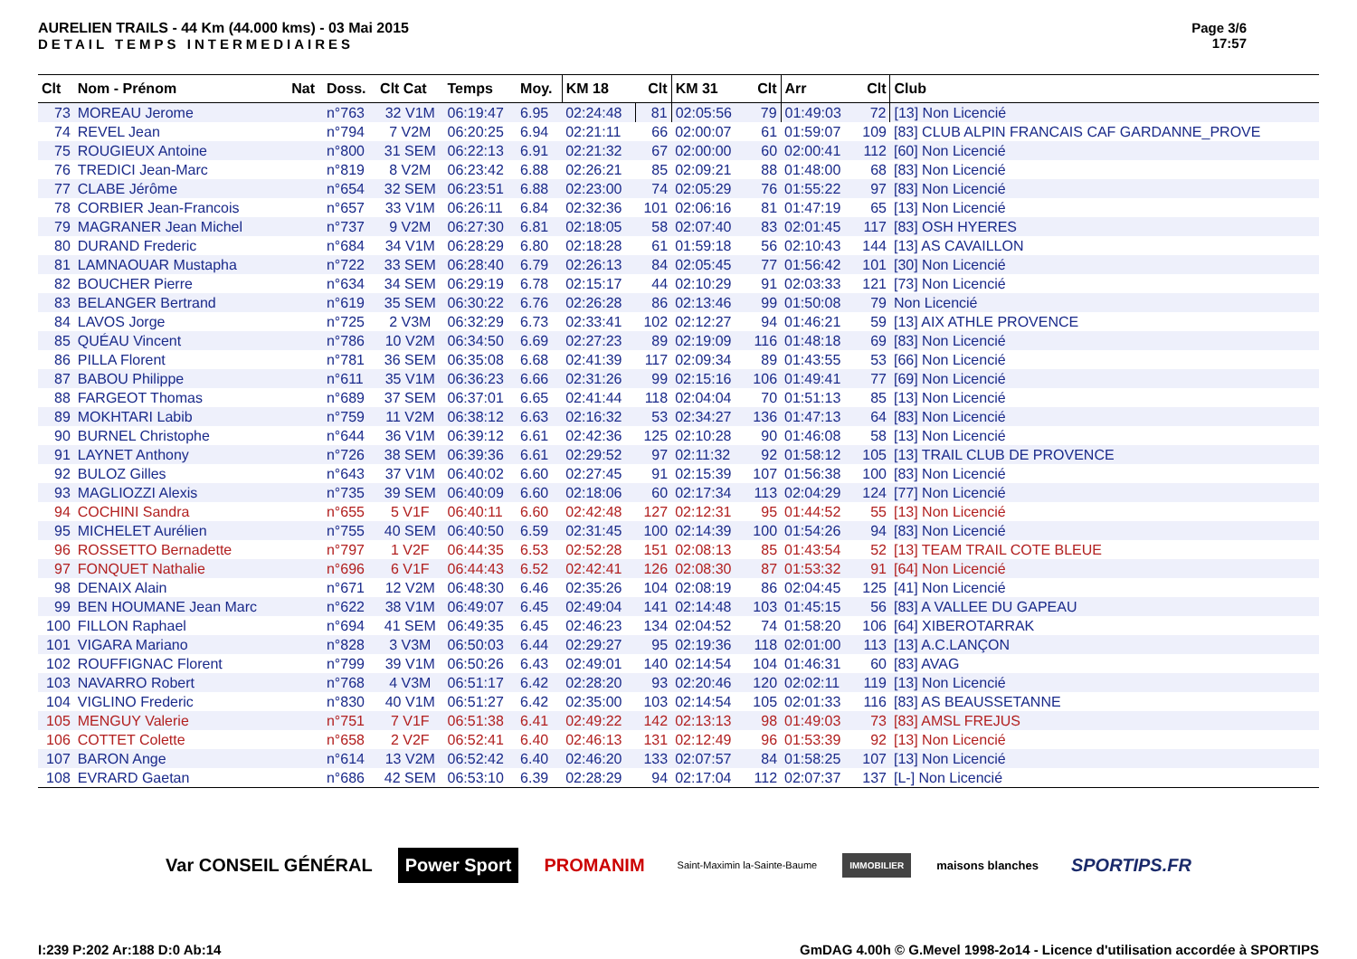AURELIEN TRAILS - 44 Km (44.000 kms) - 03 Mai 2015
DETAIL TEMPS INTERMEDIAIRES
Page 3/6
17:57
| Clt | Nom - Prénom | Nat | Doss. | Clt Cat | Temps | Moy. | KM 18 | Clt | KM 31 | Clt | Arr | Clt | Club |
| --- | --- | --- | --- | --- | --- | --- | --- | --- | --- | --- | --- | --- | --- |
| 73 | MOREAU Jerome | | n°763 | 32 V1M | 06:19:47 | 6.95 | 02:24:48 | 81 | 02:05:56 | 79 | 01:49:03 | 72 | [13] Non Licencié |
| 74 | REVEL Jean | | n°794 | 7 V2M | 06:20:25 | 6.94 | 02:21:11 | 66 | 02:00:07 | 61 | 01:59:07 | 109 | [83] CLUB ALPIN FRANCAIS CAF GARDANNE_PROVE |
| 75 | ROUGIEUX Antoine | | n°800 | 31 SEM | 06:22:13 | 6.91 | 02:21:32 | 67 | 02:00:00 | 60 | 02:00:41 | 112 | [60] Non Licencié |
| 76 | TREDICI Jean-Marc | | n°819 | 8 V2M | 06:23:42 | 6.88 | 02:26:21 | 85 | 02:09:21 | 88 | 01:48:00 | 68 | [83] Non Licencié |
| 77 | CLABE Jérôme | | n°654 | 32 SEM | 06:23:51 | 6.88 | 02:23:00 | 74 | 02:05:29 | 76 | 01:55:22 | 97 | [83] Non Licencié |
| 78 | CORBIER Jean-Francois | | n°657 | 33 V1M | 06:26:11 | 6.84 | 02:32:36 | 101 | 02:06:16 | 81 | 01:47:19 | 65 | [13] Non Licencié |
| 79 | MAGRANER Jean Michel | | n°737 | 9 V2M | 06:27:30 | 6.81 | 02:18:05 | 58 | 02:07:40 | 83 | 02:01:45 | 117 | [83] OSH HYERES |
| 80 | DURAND Frederic | | n°684 | 34 V1M | 06:28:29 | 6.80 | 02:18:28 | 61 | 01:59:18 | 56 | 02:10:43 | 144 | [13] AS CAVAILLON |
| 81 | LAMNAOUAR Mustapha | | n°722 | 33 SEM | 06:28:40 | 6.79 | 02:26:13 | 84 | 02:05:45 | 77 | 01:56:42 | 101 | [30] Non Licencié |
| 82 | BOUCHER Pierre | | n°634 | 34 SEM | 06:29:19 | 6.78 | 02:15:17 | 44 | 02:10:29 | 91 | 02:03:33 | 121 | [73] Non Licencié |
| 83 | BELANGER Bertrand | | n°619 | 35 SEM | 06:30:22 | 6.76 | 02:26:28 | 86 | 02:13:46 | 99 | 01:50:08 | 79 | Non Licencié |
| 84 | LAVOS Jorge | | n°725 | 2 V3M | 06:32:29 | 6.73 | 02:33:41 | 102 | 02:12:27 | 94 | 01:46:21 | 59 | [13] AIX ATHLE PROVENCE |
| 85 | QUÉAU Vincent | | n°786 | 10 V2M | 06:34:50 | 6.69 | 02:27:23 | 89 | 02:19:09 | 116 | 01:48:18 | 69 | [83] Non Licencié |
| 86 | PILLA Florent | | n°781 | 36 SEM | 06:35:08 | 6.68 | 02:41:39 | 117 | 02:09:34 | 89 | 01:43:55 | 53 | [66] Non Licencié |
| 87 | BABOU Philippe | | n°611 | 35 V1M | 06:36:23 | 6.66 | 02:31:26 | 99 | 02:15:16 | 106 | 01:49:41 | 77 | [69] Non Licencié |
| 88 | FARGEOT Thomas | | n°689 | 37 SEM | 06:37:01 | 6.65 | 02:41:44 | 118 | 02:04:04 | 70 | 01:51:13 | 85 | [13] Non Licencié |
| 89 | MOKHTARI Labib | | n°759 | 11 V2M | 06:38:12 | 6.63 | 02:16:32 | 53 | 02:34:27 | 136 | 01:47:13 | 64 | [83] Non Licencié |
| 90 | BURNEL Christophe | | n°644 | 36 V1M | 06:39:12 | 6.61 | 02:42:36 | 125 | 02:10:28 | 90 | 01:46:08 | 58 | [13] Non Licencié |
| 91 | LAYNET Anthony | | n°726 | 38 SEM | 06:39:36 | 6.61 | 02:29:52 | 97 | 02:11:32 | 92 | 01:58:12 | 105 | [13] TRAIL CLUB DE PROVENCE |
| 92 | BULOZ Gilles | | n°643 | 37 V1M | 06:40:02 | 6.60 | 02:27:45 | 91 | 02:15:39 | 107 | 01:56:38 | 100 | [83] Non Licencié |
| 93 | MAGLIOZZI Alexis | | n°735 | 39 SEM | 06:40:09 | 6.60 | 02:18:06 | 60 | 02:17:34 | 113 | 02:04:29 | 124 | [77] Non Licencié |
| 94 | COCHINI Sandra | | n°655 | 5 V1F | 06:40:11 | 6.60 | 02:42:48 | 127 | 02:12:31 | 95 | 01:44:52 | 55 | [13] Non Licencié |
| 95 | MICHELET Aurélien | | n°755 | 40 SEM | 06:40:50 | 6.59 | 02:31:45 | 100 | 02:14:39 | 100 | 01:54:26 | 94 | [83] Non Licencié |
| 96 | ROSSETTO Bernadette | | n°797 | 1 V2F | 06:44:35 | 6.53 | 02:52:28 | 151 | 02:08:13 | 85 | 01:43:54 | 52 | [13] TEAM TRAIL COTE BLEUE |
| 97 | FONQUET Nathalie | | n°696 | 6 V1F | 06:44:43 | 6.52 | 02:42:41 | 126 | 02:08:30 | 87 | 01:53:32 | 91 | [64] Non Licencié |
| 98 | DENAIX Alain | | n°671 | 12 V2M | 06:48:30 | 6.46 | 02:35:26 | 104 | 02:08:19 | 86 | 02:04:45 | 125 | [41] Non Licencié |
| 99 | BEN HOUMANE Jean Marc | | n°622 | 38 V1M | 06:49:07 | 6.45 | 02:49:04 | 141 | 02:14:48 | 103 | 01:45:15 | 56 | [83] A VALLEE DU GAPEAU |
| 100 | FILLON Raphael | | n°694 | 41 SEM | 06:49:35 | 6.45 | 02:46:23 | 134 | 02:04:52 | 74 | 01:58:20 | 106 | [64] XIBEROTARRAK |
| 101 | VIGARA Mariano | | n°828 | 3 V3M | 06:50:03 | 6.44 | 02:29:27 | 95 | 02:19:36 | 118 | 02:01:00 | 113 | [13] A.C.LANÇON |
| 102 | ROUFFIGNAC Florent | | n°799 | 39 V1M | 06:50:26 | 6.43 | 02:49:01 | 140 | 02:14:54 | 104 | 01:46:31 | 60 | [83] AVAG |
| 103 | NAVARRO Robert | | n°768 | 4 V3M | 06:51:17 | 6.42 | 02:28:20 | 93 | 02:20:46 | 120 | 02:02:11 | 119 | [13] Non Licencié |
| 104 | VIGLINO Frederic | | n°830 | 40 V1M | 06:51:27 | 6.42 | 02:35:00 | 103 | 02:14:54 | 105 | 02:01:33 | 116 | [83] AS BEAUSSETANNE |
| 105 | MENGUY Valerie | | n°751 | 7 V1F | 06:51:38 | 6.41 | 02:49:22 | 142 | 02:13:13 | 98 | 01:49:03 | 73 | [83] AMSL FREJUS |
| 106 | COTTET Colette | | n°658 | 2 V2F | 06:52:41 | 6.40 | 02:46:13 | 131 | 02:12:49 | 96 | 01:53:39 | 92 | [13] Non Licencié |
| 107 | BARON Ange | | n°614 | 13 V2M | 06:52:42 | 6.40 | 02:46:20 | 133 | 02:07:57 | 84 | 01:58:25 | 107 | [13] Non Licencié |
| 108 | EVRARD Gaetan | | n°686 | 42 SEM | 06:53:10 | 6.39 | 02:28:29 | 94 | 02:17:04 | 112 | 02:07:37 | 137 | [L-] Non Licencié |
Var CONSEIL GÉNÉRAL Power Sport PROMANIM
Saint-Maximin la-Sainte-Baume IMMOBILIER
maisons blanches
SPORTIPS.FR
I:239 P:202 Ar:188 D:0 Ab:14 GmDAG 4.00h © G.Mevel 1998-2o14 - Licence d'utilisation accordée à SPORTIPS